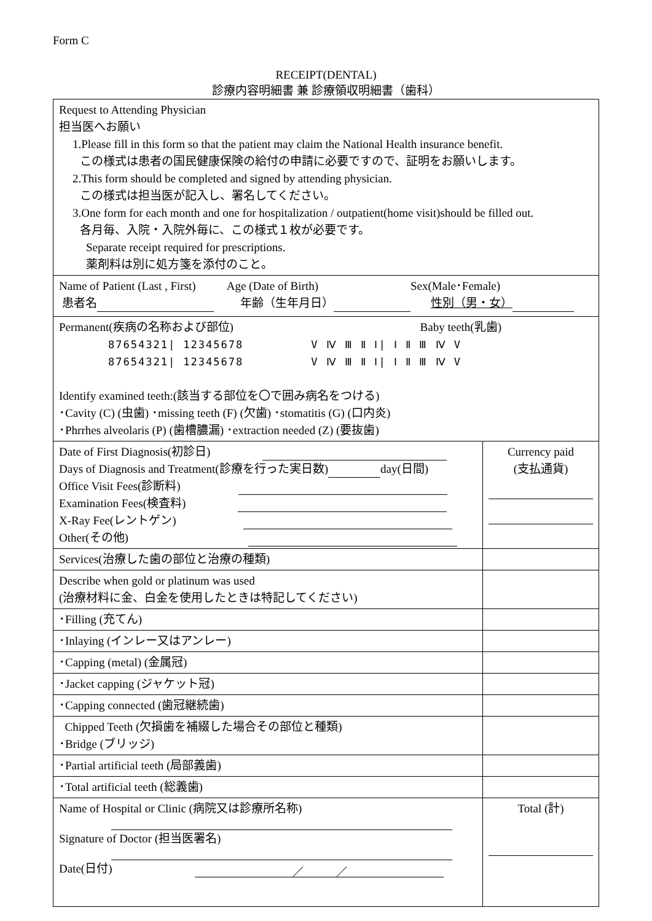Form C
RECEIPT(DENTAL)
診療内容明細書 兼 診療領収明細書（歯科）
| Request to Attending Physician 担当医へお願い 1.Please fill in this form so that the patient may claim the National Health insurance benefit. この様式は患者の国民健康保険の給付の申請に必要ですので、証明をお願いします。 2.This form should be completed and signed by attending physician. この様式は担当医が記入し、署名してください。 3.One form for each month and one for hospitalization / outpatient(home visit)should be filled out. 各月毎、入院・入院外毎に、この様式１枚が必要です。 Separate receipt required for prescriptions. 薬剤料は別に処方箋を添付のこと。 | |
| Name of Patient (Last , First) Age (Date of Birth) Sex(Male･Female) 患者名 年齢（生年月日） 性別（男・女） | |
| Permanent(疾病の名称および部位) Baby teeth(乳歯) 87654321/ 12345678 87654321/ 12345678 V Ⅳ Ⅲ Ⅱ Ⅰ/ Ⅰ Ⅱ Ⅲ Ⅳ V V Ⅳ Ⅲ Ⅱ Ⅰ/ Ⅰ Ⅱ Ⅲ Ⅳ V Identify examined teeth:(該当する部位を〇で囲み病名をつける) ･Cavity (C) (虫歯) ･missing teeth (F) (欠歯) ･stomatitis (G) (口内炎) ･Phrrhes alveolaris (P) (歯槽膿漏) ･extraction needed (Z) (要抜歯) | |
| Date of First Diagnosis(初診日) Days of Diagnosis and Treatment(診療を行った実日数) day(日間) Office Visit Fees(診断料) Examination Fees(検査料) X-Ray Fee(レントゲン) Other(その他) | Currency paid (支払通貨) |
| Services(治療した歯の部位と治療の種類) | |
| Describe when gold or platinum was used (治療材料に金、白金を使用したときは特記してください) | |
| ･Filling (充てん) | |
| ･Inlaying (インレー又はアンレー) | |
| ･Capping (metal) (金属冠) | |
| ･Jacket capping (ジャケット冠) | |
| ･Capping connected (歯冠継続歯) | |
| Chipped Teeth (欠損歯を補綴した場合その部位と種類) ･Bridge (ブリッジ) | |
| ･Partial artificial teeth (局部義歯) | |
| ･Total artificial teeth (総義歯) | |
| Name of Hospital or Clinic (病院又は診療所名称) Signature of Doctor (担当医署名) Date(日付) ／ ／ | Total (計) |